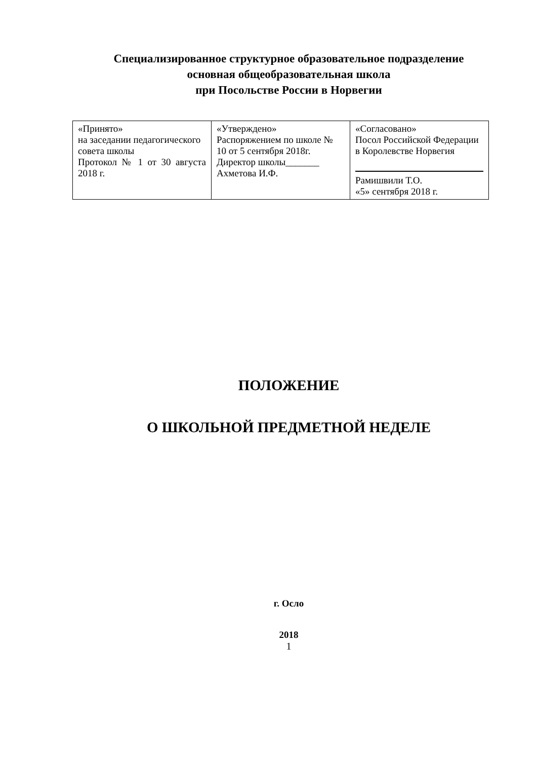Специализированное структурное образовательное подразделение
основная общеобразовательная школа
при Посольстве России в Норвегии
| «Принято» на заседании педагогического совета школы Протокол № 1 от 30 августа 2018 г. | «Утверждено» Распоряжением по школе № 10 от 5 сентября 2018г. Директор школы_______ Ахметова И.Ф. | «Согласовано» Посол Российской Федерации в Королевстве Норвегия Рамишвили Т.О. «5» сентября 2018 г. |
ПОЛОЖЕНИЕ
О ШКОЛЬНОЙ ПРЕДМЕТНОЙ НЕДЕЛЕ
г. Осло
2018
1